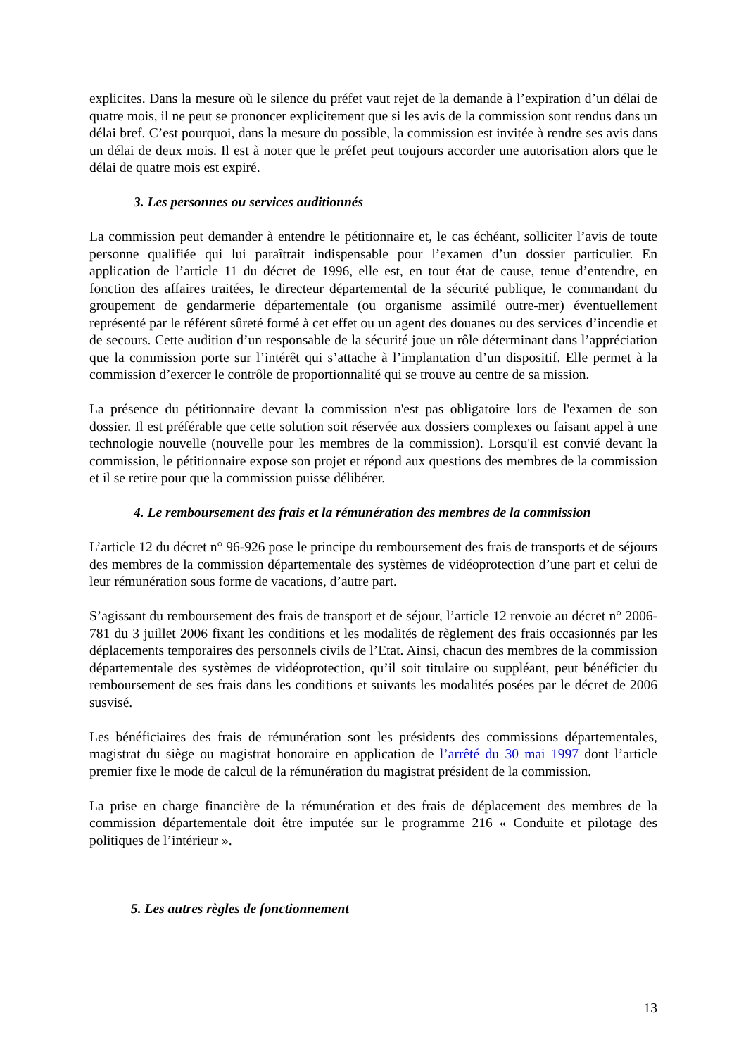explicites. Dans la mesure où le silence du préfet vaut rejet de la demande à l’expiration d’un délai de quatre mois, il ne peut se prononcer explicitement que si les avis de la commission sont rendus dans un délai bref. C’est pourquoi, dans la mesure du possible, la commission est invitée à rendre ses avis dans un délai de deux mois. Il est à noter que le préfet peut toujours accorder une autorisation alors que le délai de quatre mois est expiré.
3. Les personnes ou services auditionnés
La commission peut demander à entendre le pétitionnaire et, le cas échéant, solliciter l’avis de toute personne qualifiée qui lui paraîtrait indispensable pour l’examen d’un dossier particulier. En application de l’article 11 du décret de 1996, elle est, en tout état de cause, tenue d’entendre, en fonction des affaires traitées, le directeur départemental de la sécurité publique, le commandant du groupement de gendarmerie départementale (ou organisme assimilé outre-mer) éventuellement représenté par le référent sûreté formé à cet effet ou un agent des douanes ou des services d’incendie et de secours. Cette audition d’un responsable de la sécurité joue un rôle déterminant dans l’appréciation que la commission porte sur l’intérêt qui s’attache à l’implantation d’un dispositif. Elle permet à la commission d’exercer le contrôle de proportionnalité qui se trouve au centre de sa mission.
La présence du pétitionnaire devant la commission n'est pas obligatoire lors de l'examen de son dossier. Il est préférable que cette solution soit réservée aux dossiers complexes ou faisant appel à une technologie nouvelle (nouvelle pour les membres de la commission). Lorsqu'il est convié devant la commission, le pétitionnaire expose son projet et répond aux questions des membres de la commission et il se retire pour que la commission puisse délibérer.
4. Le remboursement des frais et la rémunération des membres de la commission
L’article 12 du décret n° 96-926 pose le principe du remboursement des frais de transports et de séjours des membres de la commission départementale des systèmes de vidéoprotection d’une part et celui de leur rémunération sous forme de vacations, d’autre part.
S’agissant du remboursement des frais de transport et de séjour, l’article 12 renvoie au décret n° 2006-781 du 3 juillet 2006 fixant les conditions et les modalités de règlement des frais occasionnés par les déplacements temporaires des personnels civils de l’Etat. Ainsi, chacun des membres de la commission départementale des systèmes de vidéoprotection, qu’il soit titulaire ou suppléant, peut bénéficier du remboursement de ses frais dans les conditions et suivants les modalités posées par le décret de 2006 susvisé.
Les bénéficiaires des frais de rémunération sont les présidents des commissions départementales, magistrat du siège ou magistrat honoraire en application de l’arrêté du 30 mai 1997 dont l’article premier fixe le mode de calcul de la rémunération du magistrat président de la commission.
La prise en charge financière de la rémunération et des frais de déplacement des membres de la commission départementale doit être imputée sur le programme 216 « Conduite et pilotage des politiques de l’intérieur ».
5. Les autres règles de fonctionnement
13